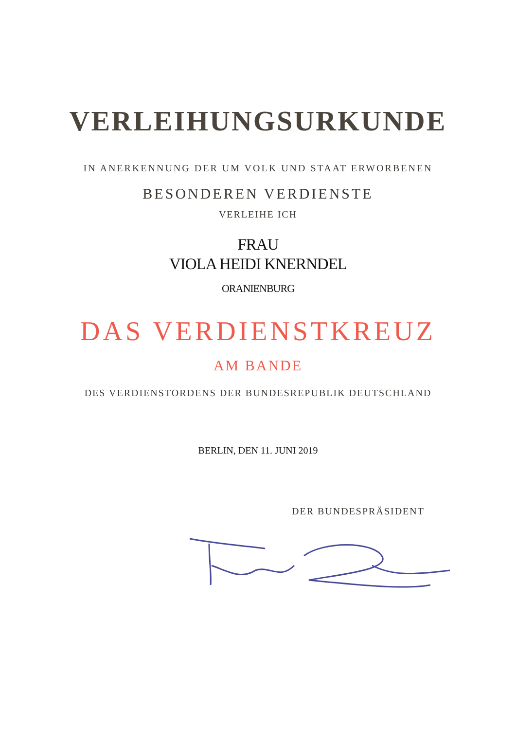VERLEIHUNGSURKUNDE
IN ANERKENNUNG DER UM VOLK UND STAAT ERWORBENEN
BESONDEREN VERDIENSTE
VERLEIHE ICH
FRAU
VIOLA HEIDI KNERNDEL
ORANIENBURG
DAS VERDIENSTKREUZ
AM BANDE
DES VERDIENSTORDENS DER BUNDESREPUBLIK DEUTSCHLAND
BERLIN, DEN 11. JUNI 2019
DER BUNDESPRÄSIDENT